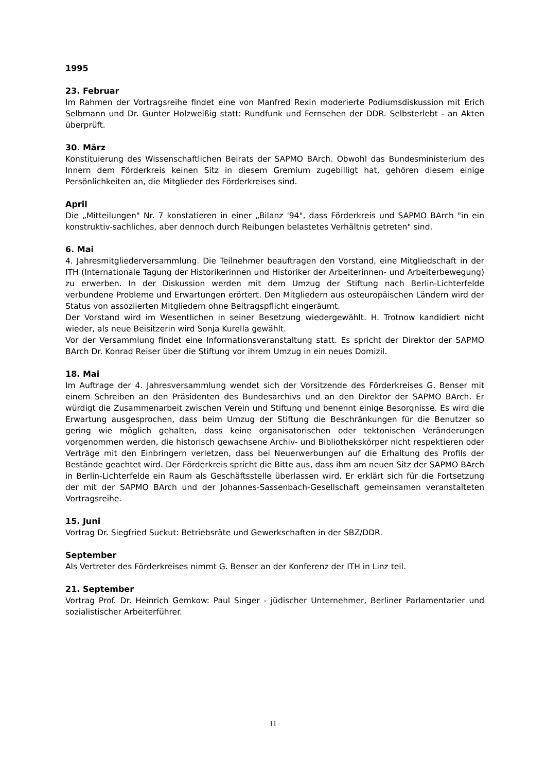1995
23. Februar
Im Rahmen der Vortragsreihe findet eine von Manfred Rexin moderierte Podiumsdiskussion mit Erich Selbmann und Dr. Gunter Holzweißig statt: Rundfunk und Fernsehen der DDR. Selbsterlebt - an Akten überprüft.
30. März
Konstituierung des Wissenschaftlichen Beirats der SAPMO BArch. Obwohl das Bundesministerium des Innern dem Förderkreis keinen Sitz in diesem Gremium zugebilligt hat, gehören diesem einige Persönlichkeiten an, die Mitglieder des Förderkreises sind.
April
Die „Mitteilungen" Nr. 7 konstatieren in einer „Bilanz '94", dass Förderkreis und SAPMO BArch "in ein konstruktiv-sachliches, aber dennoch durch Reibungen belastetes Verhältnis getreten" sind.
6. Mai
4. Jahresmitgliederversammlung. Die Teilnehmer beauftragen den Vorstand, eine Mitgliedschaft in der ITH (Internationale Tagung der Historikerinnen und Historiker der Arbeiterinnen- und Arbeiterbewegung) zu erwerben. In der Diskussion werden mit dem Umzug der Stiftung nach Berlin-Lichterfelde verbundene Probleme und Erwartungen erörtert. Den Mitgliedern aus osteuropäischen Ländern wird der Status von assoziierten Mitgliedern ohne Beitragspflicht eingeräumt.
Der Vorstand wird im Wesentlichen in seiner Besetzung wiedergewählt. H. Trotnow kandidiert nicht wieder, als neue Beisitzerin wird Sonja Kurella gewählt.
Vor der Versammlung findet eine Informationsveranstaltung statt. Es spricht der Direktor der SAPMO BArch Dr. Konrad Reiser über die Stiftung vor ihrem Umzug in ein neues Domizil.
18. Mai
Im Auftrage der 4. Jahresversammlung wendet sich der Vorsitzende des Förderkreises G. Benser mit einem Schreiben an den Präsidenten des Bundesarchivs und an den Direktor der SAPMO BArch. Er würdigt die Zusammenarbeit zwischen Verein und Stiftung und benennt einige Besorgnisse. Es wird die Erwartung ausgesprochen, dass beim Umzug der Stiftung die Beschränkungen für die Benutzer so gering wie möglich gehalten, dass keine organisatorischen oder tektonischen Veränderungen vorgenommen werden, die historisch gewachsene Archiv- und Bibliothekskörper nicht respektieren oder Verträge mit den Einbringern verletzen, dass bei Neuerwerbungen auf die Erhaltung des Profils der Bestände geachtet wird. Der Förderkreis spricht die Bitte aus, dass ihm am neuen Sitz der SAPMO BArch in Berlin-Lichterfelde ein Raum als Geschäftsstelle überlassen wird. Er erklärt sich für die Fortsetzung der mit der SAPMO BArch und der Johannes-Sassenbach-Gesellschaft gemeinsamen veranstalteten Vortragsreihe.
15. Juni
Vortrag Dr. Siegfried Suckut: Betriebsräte und Gewerkschaften in der SBZ/DDR.
September
Als Vertreter des Förderkreises nimmt G. Benser an der Konferenz der ITH in Linz teil.
21. September
Vortrag Prof. Dr. Heinrich Gemkow: Paul Singer - jüdischer Unternehmer, Berliner Parlamentarier und sozialistischer Arbeiterführer.
11